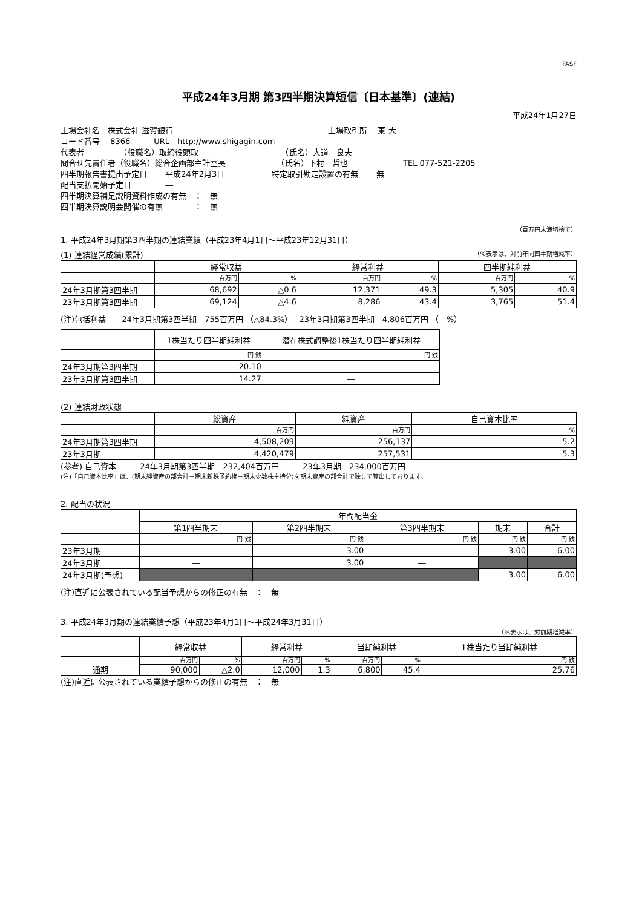FASF
平成24年3月期 第3四半期決算短信〔日本基準〕(連結)
平成24年1月27日
上場会社名　株式会社 滋賀銀行 上場取引所　 東 大
コード番号　 8366　　　URL　http://www.shigagin.com
代表者　　　　　（役職名）取締役頭取　　　　　　　　　　　（氏名）大道　良夫
問合せ先責任者（役職名）総合企画部主計室長　　　　　　　（氏名）下村　哲也　　　　　　　TEL 077-521-2205
四半期報告書提出予定日　　 平成24年2月3日　　　　　　特定取引勘定設置の有無　　 無
配当支払開始予定日　　　　 ―
四半期決算補足説明資料作成の有無　：　無
四半期決算説明会開催の有無　　　　：　無
（百万円未満切捨て）
1. 平成24年3月期第3四半期の連結業績（平成23年4月1日～平成23年12月31日）
(1) 連結経営成績(累計) （%表示は、対前年同四半期増減率）
| | 経常収益 | | 経常利益 | | 四半期純利益 | |
| --- | --- | --- | --- | --- | --- | --- |
| | 百万円 | % | 百万円 | % | 百万円 | % |
| 24年3月期第3四半期 | 68,692 | △0.6 | 12,371 | 49.3 | 5,305 | 40.9 |
| 23年3月期第3四半期 | 69,124 | △4.6 | 8,286 | 43.4 | 3,765 | 51.4 |
(注)包括利益　　24年3月期第3四半期　755百万円 （△84.3%）　 23年3月期第3四半期　4,806百万円 （―%）
| | 1株当たり四半期純利益 | 潜在株式調整後1株当たり四半期純利益 |
| --- | --- | --- |
| | 円 銭 | 円 銭 |
| 24年3月期第3四半期 | 20.10 | ― |
| 23年3月期第3四半期 | 14.27 | ― |
(2) 連結財政状態
| | 総資産 | 純資産 | 自己資本比率 |
| --- | --- | --- | --- |
| | 百万円 | 百万円 | % |
| 24年3月期第3四半期 | 4,508,209 | 256,137 | 5.2 |
| 23年3月期 | 4,420,479 | 257,531 | 5.3 |
(参考) 自己資本　　　24年3月期第3四半期　232,404百万円　　　23年3月期　234,000百万円
(注)「自己資本比率」は、(期末純資産の部合計－期末新株予約権－期末少数株主持分)を期末資産の部合計で除して算出しております。
2. 配当の状況
| | 年間配当金 | | | | |
| --- | --- | --- | --- | --- | --- |
| | 第1四半期末 | 第2四半期末 | 第3四半期末 | 期末 | 合計 |
| | 円 銭 | 円 銭 | 円 銭 | 円 銭 | 円 銭 |
| 23年3月期 | ― | 3.00 | ― | 3.00 | 6.00 |
| 24年3月期 | ― | 3.00 | ― | | |
| 24年3月期(予想) | | | | 3.00 | 6.00 |
(注)直近に公表されている配当予想からの修正の有無　：　無
3. 平成24年3月期の連結業績予想（平成23年4月1日～平成24年3月31日）
（%表示は、対前期増減率）
| | 経常収益 | | 経常利益 | | 当期純利益 | | 1株当たり当期純利益 |
| --- | --- | --- | --- | --- | --- | --- | --- |
| 通期 | 百万円 | % | 百万円 | % | 百万円 | % | 円 銭 |
| | 90,000 | △2.0 | 12,000 | 1.3 | 6,800 | 45.4 | 25.76 |
(注)直近に公表されている業績予想からの修正の有無　：　無